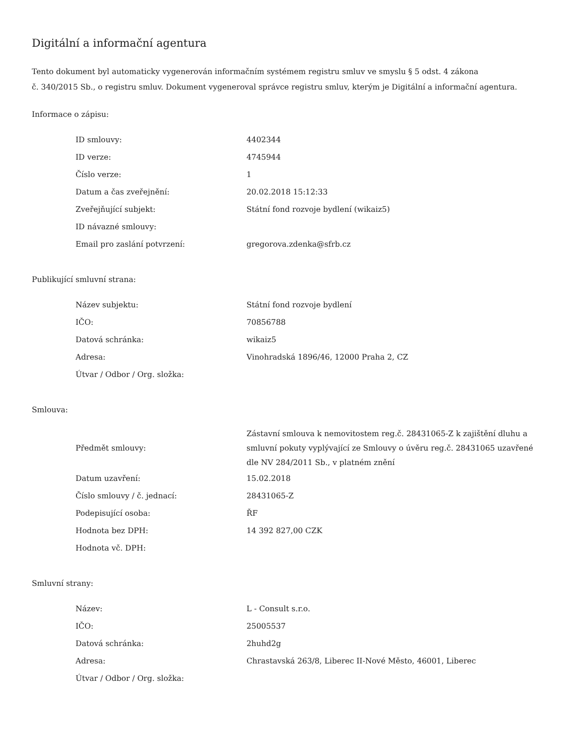Digitální a informační agentura
Tento dokument byl automaticky vygenerován informačním systémem registru smluv ve smyslu § 5 odst. 4 zákona
č. 340/2015 Sb., o registru smluv. Dokument vygeneroval správce registru smluv, kterým je Digitální a informační agentura.
Informace o zápisu:
| ID smlouvy: | 4402344 |
| ID verze: | 4745944 |
| Číslo verze: | 1 |
| Datum a čas zveřejnění: | 20.02.2018 15:12:33 |
| Zveřejňující subjekt: | Státní fond rozvoje bydlení (wikaiz5) |
| ID návazné smlouvy: | |
| Email pro zaslání potvrzení: | gregorova.zdenka@sfrb.cz |
Publikující smluvní strana:
| Název subjektu: | Státní fond rozvoje bydlení |
| IČO: | 70856788 |
| Datová schránka: | wikaiz5 |
| Adresa: | Vinohradská 1896/46, 12000 Praha 2, CZ |
| Útvar / Odbor / Org. složka: | |
Smlouva:
| Předmět smlouvy: | Zástavní smlouva k nemovitostem reg.č. 28431065-Z k zajištění dluhu a smluvní pokuty vyplývající ze Smlouvy o úvěru reg.č. 28431065 uzavřené dle NV 284/2011 Sb., v platném znění |
| Datum uzavření: | 15.02.2018 |
| Číslo smlouvy / č. jednací: | 28431065-Z |
| Podepisující osoba: | ŘF |
| Hodnota bez DPH: | 14 392 827,00 CZK |
| Hodnota vč. DPH: | |
Smluvní strany:
| Název: | L - Consult s.r.o. |
| IČO: | 25005537 |
| Datová schránka: | 2huhd2g |
| Adresa: | Chrastavská 263/8, Liberec II-Nové Město, 46001, Liberec |
| Útvar / Odbor / Org. složka: | |